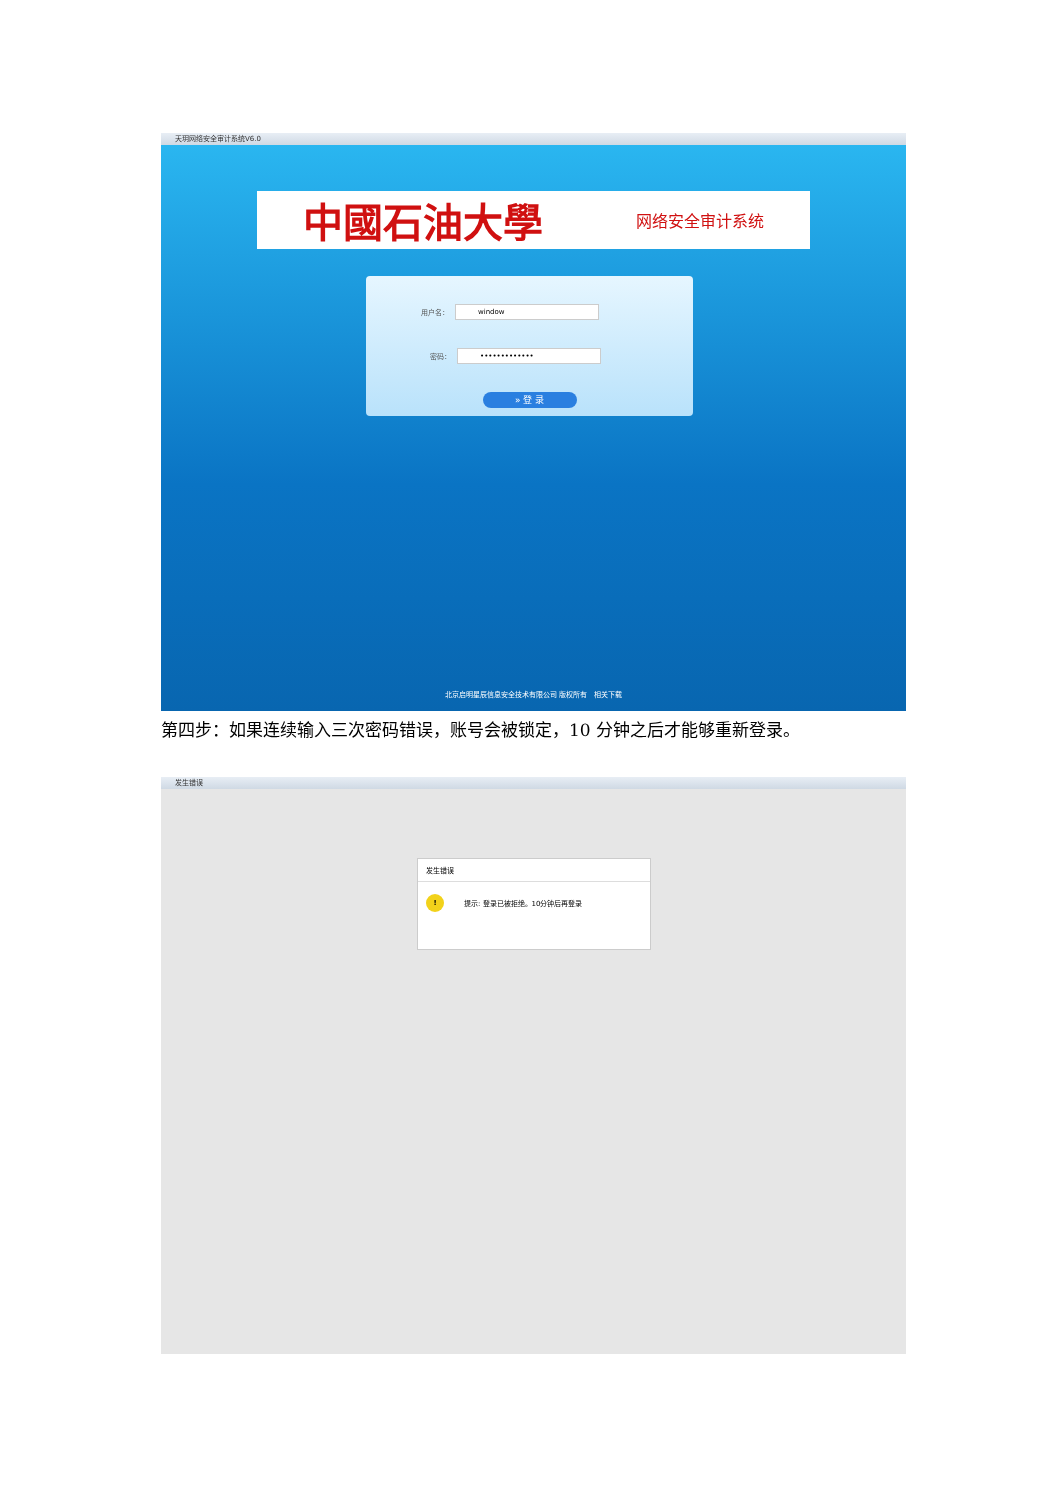天玥网络安全审计系统V6.0
中國石油大學 网络安全审计系统
用户名：
window
密码：
•••••••••••••
» 登 录
北京启明星辰信息安全技术有限公司 版权所有 相关下载
第四步：如果连续输入三次密码错误，账号会被锁定，10 分钟之后才能够重新登录。
发生错误
发生错误
! 提示: 登录已被拒绝。10分钟后再登录